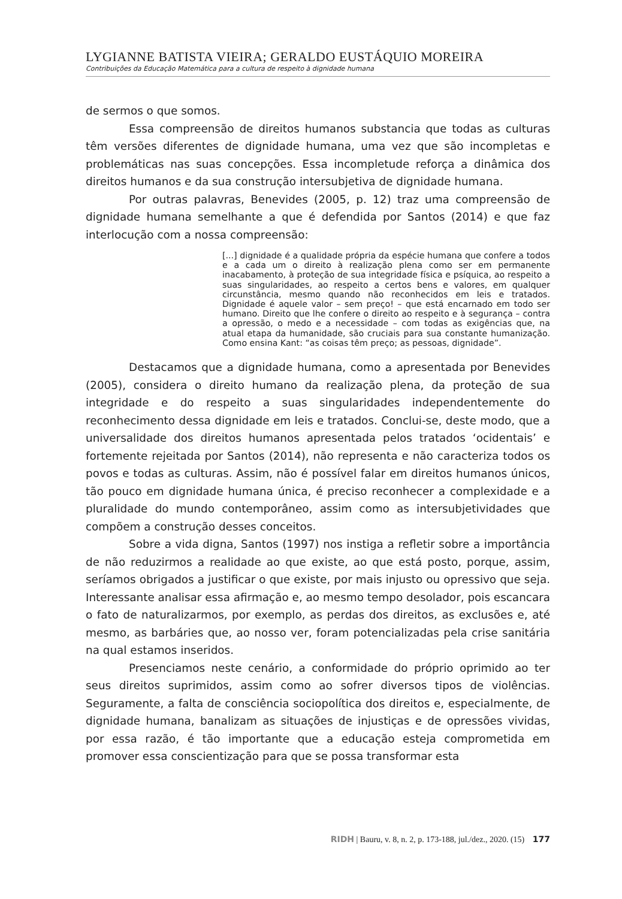LYGIANNE BATISTA VIEIRA; GERALDO EUSTÁQUIO MOREIRA
Contribuições da Educação Matemática para a cultura de respeito à dignidade humana
de sermos o que somos.
Essa compreensão de direitos humanos substancia que todas as culturas têm versões diferentes de dignidade humana, uma vez que são incompletas e problemáticas nas suas concepções. Essa incompletude reforça a dinâmica dos direitos humanos e da sua construção intersubjetiva de dignidade humana.
Por outras palavras, Benevides (2005, p. 12) traz uma compreensão de dignidade humana semelhante a que é defendida por Santos (2014) e que faz interlocução com a nossa compreensão:
[...] dignidade é a qualidade própria da espécie humana que confere a todos e a cada um o direito à realização plena como ser em permanente inacabamento, à proteção de sua integridade física e psíquica, ao respeito a suas singularidades, ao respeito a certos bens e valores, em qualquer circunstância, mesmo quando não reconhecidos em leis e tratados. Dignidade é aquele valor – sem preço! – que está encarnado em todo ser humano. Direito que lhe confere o direito ao respeito e à segurança – contra a opressão, o medo e a necessidade – com todas as exigências que, na atual etapa da humanidade, são cruciais para sua constante humanização. Como ensina Kant: “as coisas têm preço; as pessoas, dignidade”.
Destacamos que a dignidade humana, como a apresentada por Benevides (2005), considera o direito humano da realização plena, da proteção de sua integridade e do respeito a suas singularidades independentemente do reconhecimento dessa dignidade em leis e tratados. Conclui-se, deste modo, que a universalidade dos direitos humanos apresentada pelos tratados ‘ocidentais’ e fortemente rejeitada por Santos (2014), não representa e não caracteriza todos os povos e todas as culturas. Assim, não é possível falar em direitos humanos únicos, tão pouco em dignidade humana única, é preciso reconhecer a complexidade e a pluralidade do mundo contemporâneo, assim como as intersubjetividades que compõem a construção desses conceitos.
Sobre a vida digna, Santos (1997) nos instiga a refletir sobre a importância de não reduzirmos a realidade ao que existe, ao que está posto, porque, assim, seríamos obrigados a justificar o que existe, por mais injusto ou opressivo que seja. Interessante analisar essa afirmação e, ao mesmo tempo desolador, pois escancara o fato de naturalizarmos, por exemplo, as perdas dos direitos, as exclusões e, até mesmo, as barbáries que, ao nosso ver, foram potencializadas pela crise sanitária na qual estamos inseridos.
Presenciamos neste cenário, a conformidade do próprio oprimido ao ter seus direitos suprimidos, assim como ao sofrer diversos tipos de violências. Seguramente, a falta de consciência sociopolítica dos direitos e, especialmente, de dignidade humana, banalizam as situações de injustiças e de opressões vividas, por essa razão, é tão importante que a educação esteja comprometida em promover essa conscientização para que se possa transformar esta
RIDH | Bauru, v. 8, n. 2, p. 173-188, jul./dez., 2020. (15) 177